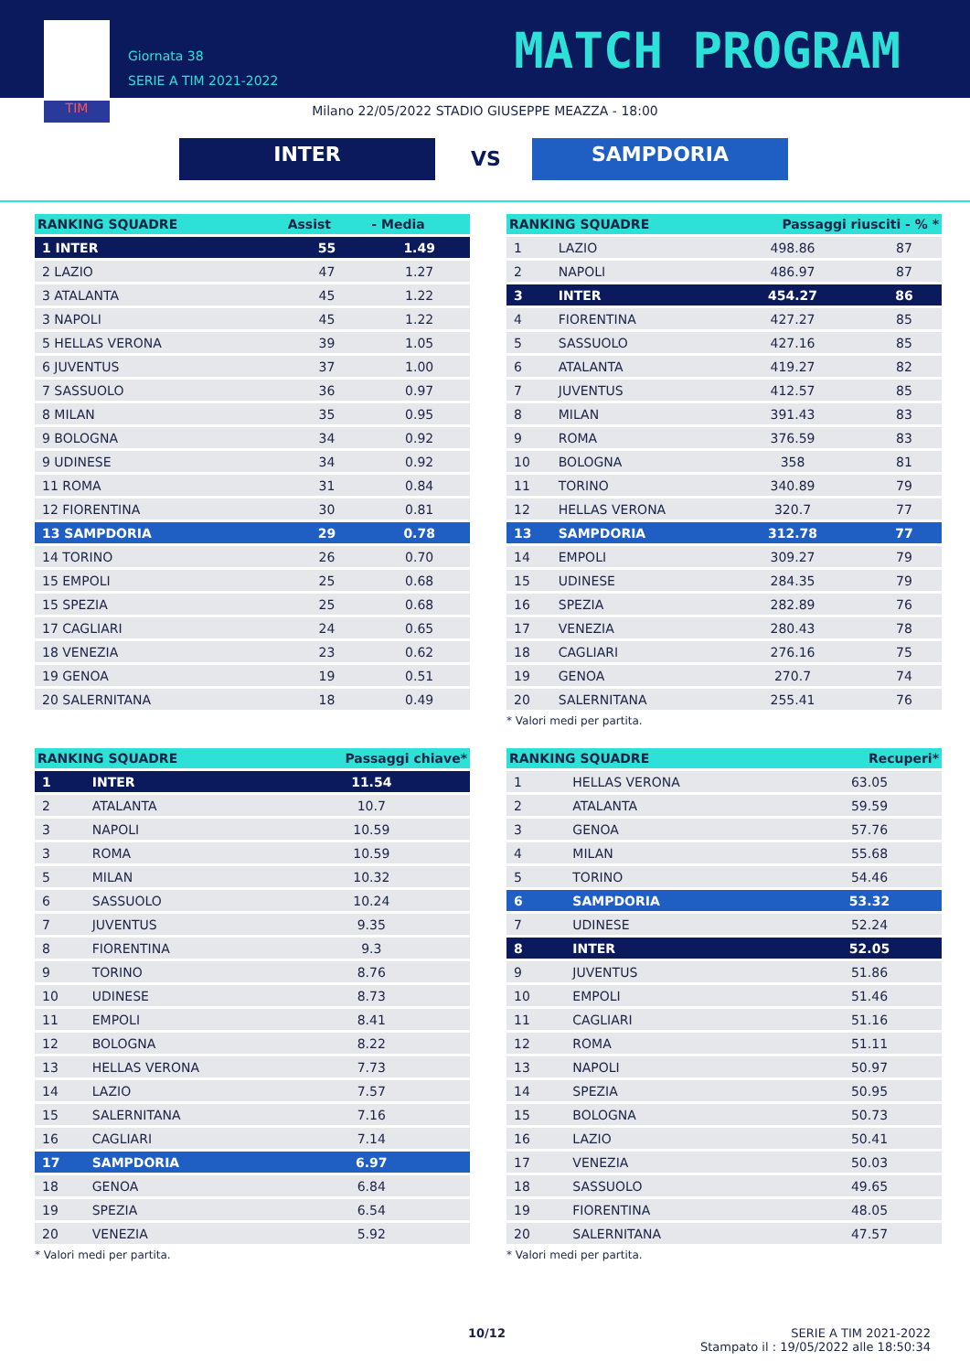TIM
Giornata 38
SERIE A TIM 2021-2022
MATCH PROGRAM
Milano 22/05/2022 STADIO GIUSEPPE MEAZZA - 18:00
INTER VS SAMPDORIA
| RANKING SQUADRE | Assist | - Media |
| --- | --- | --- |
| 1 INTER | 55 | 1.49 |
| 2 LAZIO | 47 | 1.27 |
| 3 ATALANTA | 45 | 1.22 |
| 3 NAPOLI | 45 | 1.22 |
| 5 HELLAS VERONA | 39 | 1.05 |
| 6 JUVENTUS | 37 | 1.00 |
| 7 SASSUOLO | 36 | 0.97 |
| 8 MILAN | 35 | 0.95 |
| 9 BOLOGNA | 34 | 0.92 |
| 9 UDINESE | 34 | 0.92 |
| 11 ROMA | 31 | 0.84 |
| 12 FIORENTINA | 30 | 0.81 |
| 13 SAMPDORIA | 29 | 0.78 |
| 14 TORINO | 26 | 0.70 |
| 15 EMPOLI | 25 | 0.68 |
| 15 SPEZIA | 25 | 0.68 |
| 17 CAGLIARI | 24 | 0.65 |
| 18 VENEZIA | 23 | 0.62 |
| 19 GENOA | 19 | 0.51 |
| 20 SALERNITANA | 18 | 0.49 |
| RANKING SQUADRE | | Passaggi chiave* |
| --- | --- | --- |
| 1 | INTER | 11.54 |
| 2 | ATALANTA | 10.7 |
| 3 | NAPOLI | 10.59 |
| 3 | ROMA | 10.59 |
| 5 | MILAN | 10.32 |
| 6 | SASSUOLO | 10.24 |
| 7 | JUVENTUS | 9.35 |
| 8 | FIORENTINA | 9.3 |
| 9 | TORINO | 8.76 |
| 10 | UDINESE | 8.73 |
| 11 | EMPOLI | 8.41 |
| 12 | BOLOGNA | 8.22 |
| 13 | HELLAS VERONA | 7.73 |
| 14 | LAZIO | 7.57 |
| 15 | SALERNITANA | 7.16 |
| 16 | CAGLIARI | 7.14 |
| 17 | SAMPDORIA | 6.97 |
| 18 | GENOA | 6.84 |
| 19 | SPEZIA | 6.54 |
| 20 | VENEZIA | 5.92 |
* Valori medi per partita.
| RANKING SQUADRE | | Passaggi riusciti - % * | |
| --- | --- | --- | --- |
| 1 | LAZIO | 498.86 | 87 |
| 2 | NAPOLI | 486.97 | 87 |
| 3 | INTER | 454.27 | 86 |
| 4 | FIORENTINA | 427.27 | 85 |
| 5 | SASSUOLO | 427.16 | 85 |
| 6 | ATALANTA | 419.27 | 82 |
| 7 | JUVENTUS | 412.57 | 85 |
| 8 | MILAN | 391.43 | 83 |
| 9 | ROMA | 376.59 | 83 |
| 10 | BOLOGNA | 358 | 81 |
| 11 | TORINO | 340.89 | 79 |
| 12 | HELLAS VERONA | 320.7 | 77 |
| 13 | SAMPDORIA | 312.78 | 77 |
| 14 | EMPOLI | 309.27 | 79 |
| 15 | UDINESE | 284.35 | 79 |
| 16 | SPEZIA | 282.89 | 76 |
| 17 | VENEZIA | 280.43 | 78 |
| 18 | CAGLIARI | 276.16 | 75 |
| 19 | GENOA | 270.7 | 74 |
| 20 | SALERNITANA | 255.41 | 76 |
* Valori medi per partita.
| RANKING SQUADRE | | Recuperi* |
| --- | --- | --- |
| 1 | HELLAS VERONA | 63.05 |
| 2 | ATALANTA | 59.59 |
| 3 | GENOA | 57.76 |
| 4 | MILAN | 55.68 |
| 5 | TORINO | 54.46 |
| 6 | SAMPDORIA | 53.32 |
| 7 | UDINESE | 52.24 |
| 8 | INTER | 52.05 |
| 9 | JUVENTUS | 51.86 |
| 10 | EMPOLI | 51.46 |
| 11 | CAGLIARI | 51.16 |
| 12 | ROMA | 51.11 |
| 13 | NAPOLI | 50.97 |
| 14 | SPEZIA | 50.95 |
| 15 | BOLOGNA | 50.73 |
| 16 | LAZIO | 50.41 |
| 17 | VENEZIA | 50.03 |
| 18 | SASSUOLO | 49.65 |
| 19 | FIORENTINA | 48.05 |
| 20 | SALERNITANA | 47.57 |
* Valori medi per partita.
10/12
SERIE A TIM 2021-2022
Stampato il : 19/05/2022 alle 18:50:34